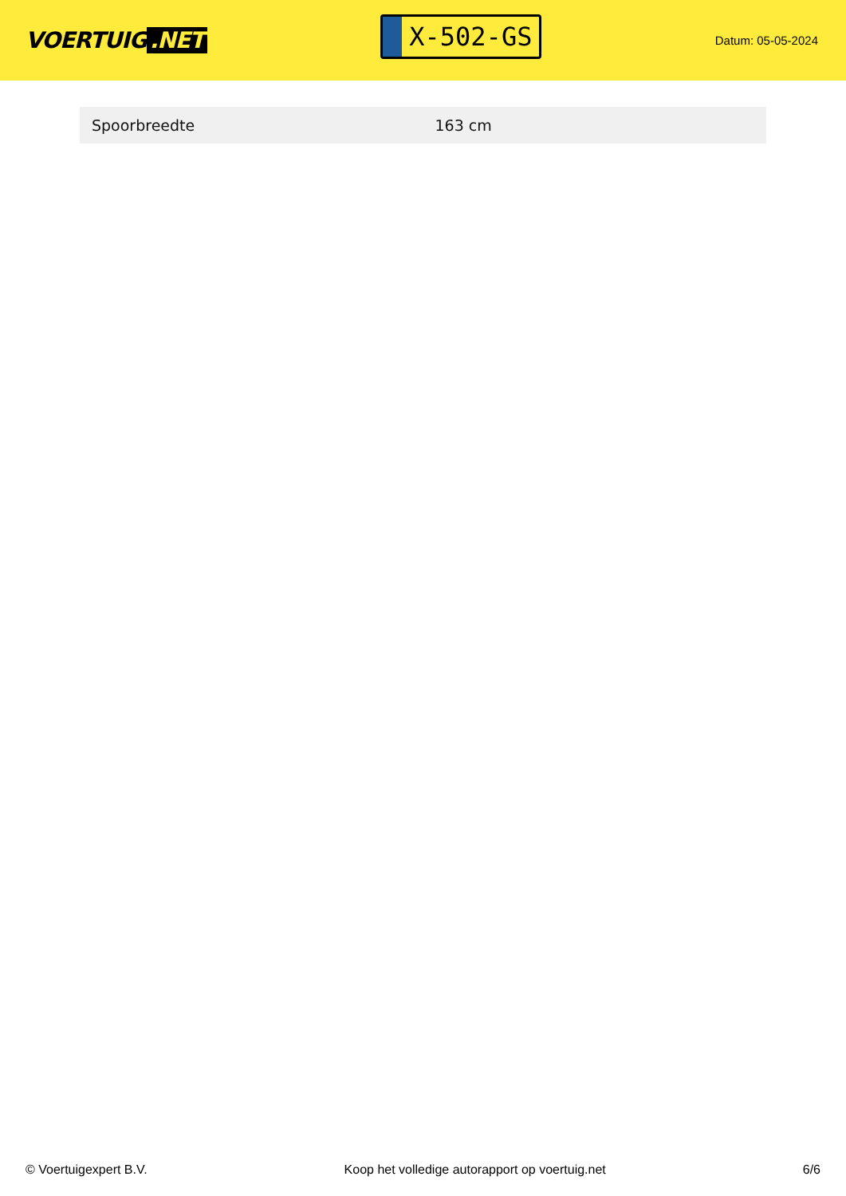VOERTUIG.NET
X-502-GS
Datum: 05-05-2024
| Spoorbreedte | 163 cm |
© Voertuigexpert B.V. Koop het volledige autorapport op voertuig.net 6/6